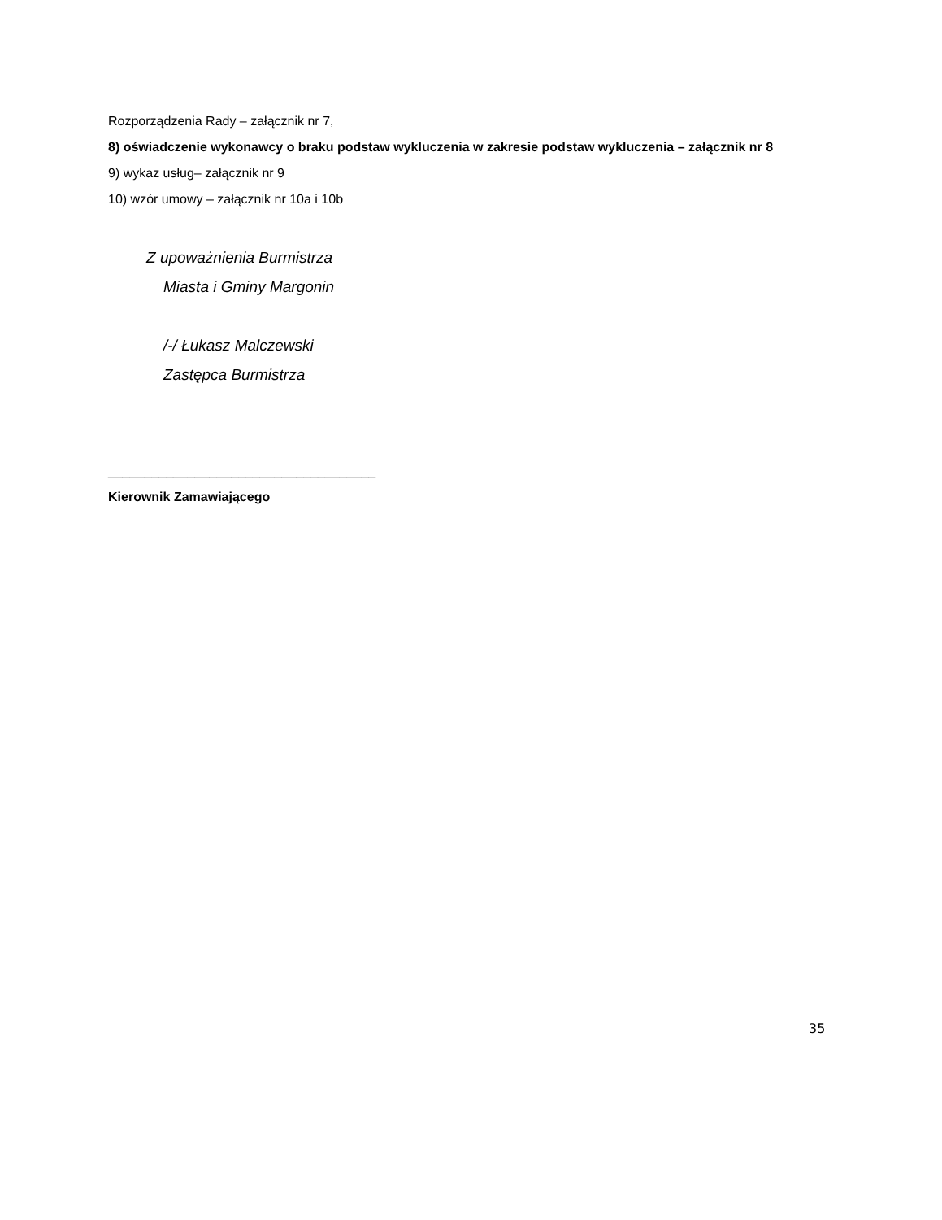Rozporządzenia Rady – załącznik nr 7,
8) oświadczenie wykonawcy o braku podstaw wykluczenia w zakresie podstaw wykluczenia – załącznik nr 8
9) wykaz usług– załącznik nr 9
10) wzór umowy – załącznik nr 10a i 10b
Z upoważnienia Burmistrza
Miasta i Gminy Margonin
/-/ Łukasz Malczewski
Zastępca Burmistrza
_____________________________________
Kierownik Zamawiającego
35